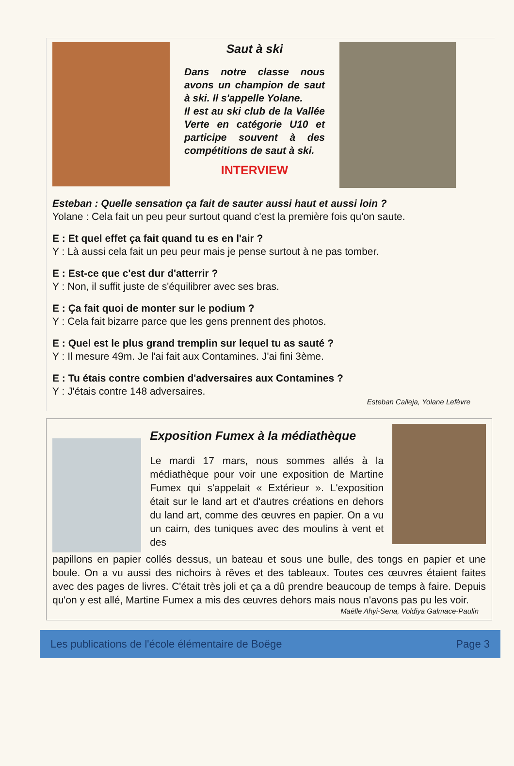Saut à ski
Dans notre classe nous avons un champion de saut à ski. Il s'appelle Yolane.
Il est au ski club de la Vallée Verte en catégorie U10 et participe souvent à des compétitions de saut à ski.
INTERVIEW
Esteban : Quelle sensation ça fait de sauter aussi haut et aussi loin ?
Yolane : Cela fait un peu peur surtout quand c'est la première fois qu'on saute.
E : Et quel effet ça fait quand tu es en l'air ?
Y : Là aussi cela fait un peu peur mais je pense surtout à ne pas tomber.
E : Est-ce que c'est dur d'atterrir ?
Y : Non, il suffit juste de s'équilibrer avec ses bras.
E : Ça fait quoi de monter sur le podium ?
Y : Cela fait bizarre parce que les gens prennent des photos.
E : Quel est le plus grand tremplin sur lequel tu as sauté ?
Y : Il mesure 49m. Je l'ai fait aux Contamines. J'ai fini 3ème.
E : Tu étais contre combien d'adversaires aux Contamines ?
Y : J'étais contre 148 adversaires.
Esteban Calleja, Yolane Lefèvre
Exposition Fumex à la médiathèque
Le mardi 17 mars, nous sommes allés à la médiathèque pour voir une exposition de Martine Fumex qui s'appelait « Extérieur ». L'exposition était sur le land art et d'autres créations en dehors du land art, comme des œuvres en papier. On a vu un cairn, des tuniques avec des moulins à vent et des
papillons en papier collés dessus, un bateau et sous une bulle, des tongs en papier et une boule. On a vu aussi des nichoirs à rêves et des tableaux. Toutes ces œuvres étaient faites avec des pages de livres. C'était très joli et ça a dû prendre beaucoup de temps à faire. Depuis qu'on y est allé, Martine Fumex a mis des œuvres dehors mais nous n'avons pas pu les voir.
Maëlle Ahyi-Sena, Voldiya Galmace-Paulin
Les publications de l'école élémentaire de Boëge Page 3